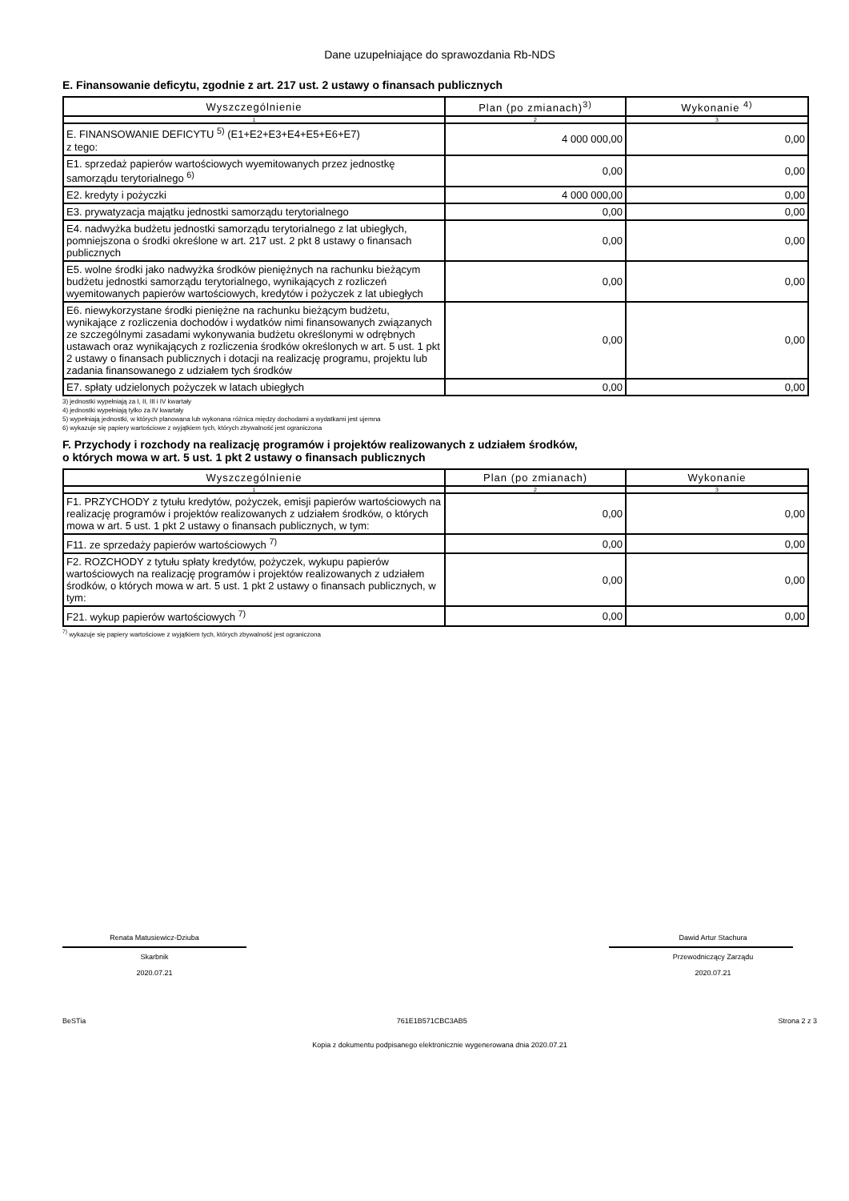Dane uzupełniające do sprawozdania Rb-NDS
E. Finansowanie deficytu, zgodnie z art. 217 ust. 2 ustawy o finansach publicznych
| Wyszczególnienie | Plan (po zmianach)<sup>3)</sup> | Wykonanie <sup>4)</sup> |
| --- | --- | --- |
| 1 | 2 | 3 |
| E. FINANSOWANIE DEFICYTU <sup>5)</sup> (E1+E2+E3+E4+E5+E6+E7) z tego: | 4 000 000,00 | 0,00 |
| E1. sprzedaż papierów wartościowych wyemitowanych przez jednostkę samorządu terytorialnego <sup>6)</sup> | 0,00 | 0,00 |
| E2. kredyty i pożyczki | 4 000 000,00 | 0,00 |
| E3. prywatyzacja majątku jednostki samorządu terytorialnego | 0,00 | 0,00 |
| E4. nadwyżka budżetu jednostki samorządu terytorialnego z lat ubiegłych, pomniejszona o środki określone w art. 217 ust. 2 pkt 8 ustawy o finansach publicznych | 0,00 | 0,00 |
| E5. wolne środki jako nadwyżka środków pieniężnych na rachunku bieżącym budżetu jednostki samorządu terytorialnego, wynikających z rozliczeń wyemitowanych papierów wartościowych, kredytów i pożyczek z lat ubiegłych | 0,00 | 0,00 |
| E6. niewykorzystane środki pieniężne na rachunku bieżącym budżetu, wynikające z rozliczenia dochodów i wydatków nimi finansowanych związanych ze szczególnymi zasadami wykonywania budżetu określonymi w odrębnych ustawach oraz wynikających z rozliczenia środków określonych w art. 5 ust. 1 pkt 2 ustawy o finansach publicznych i dotacji na realizację programu, projektu lub zadania finansowanego z udziałem tych środków | 0,00 | 0,00 |
| E7. spłaty udzielonych pożyczek w latach ubiegłych | 0,00 | 0,00 |
3) jednostki wypełniają za I, II, III i IV kwartały
4) jednostki wypełniają tylko za IV kwartały
5) wypełniają jednostki, w których planowana lub wykonana różnica między dochodami a wydatkami jest ujemna
6) wykazuje się papiery wartościowe z wyjątkiem tych, których zbywalność jest ograniczona
F. Przychody i rozchody na realizację programów i projektów realizowanych z udziałem środków,
o których mowa w art. 5 ust. 1 pkt 2 ustawy o finansach publicznych
| Wyszczególnienie | Plan (po zmianach) | Wykonanie |
| --- | --- | --- |
| 1 | 2 | 3 |
| F1. PRZYCHODY z tytułu kredytów, pożyczek, emisji papierów wartościowych na realizację programów i projektów realizowanych z udziałem środków, o których mowa w art. 5 ust. 1 pkt 2 ustawy o finansach publicznych, w tym: | 0,00 | 0,00 |
| F11. ze sprzedaży papierów wartościowych <sup>7)</sup> | 0,00 | 0,00 |
| F2. ROZCHODY z tytułu spłaty kredytów, pożyczek, wykupu papierów wartościowych na realizację programów i projektów realizowanych z udziałem środków, o których mowa w art. 5 ust. 1 pkt 2 ustawy o finansach publicznych, w tym: | 0,00 | 0,00 |
| F21. wykup papierów wartościowych <sup>7)</sup> | 0,00 | 0,00 |
<sup>7)</sup> wykazuje się papiery wartościowe z wyjątkiem tych, których zbywalność jest ograniczona
Renata Matusiewicz-Dziuba
Skarbnik
2020.07.21
Dawid Artur Stachura
Przewodniczący Zarządu
2020.07.21
BeSTia 761E1B571CBC3AB5 Strona 2 z 3
Kopia z dokumentu podpisanego elektronicznie wygenerowana dnia 2020.07.21